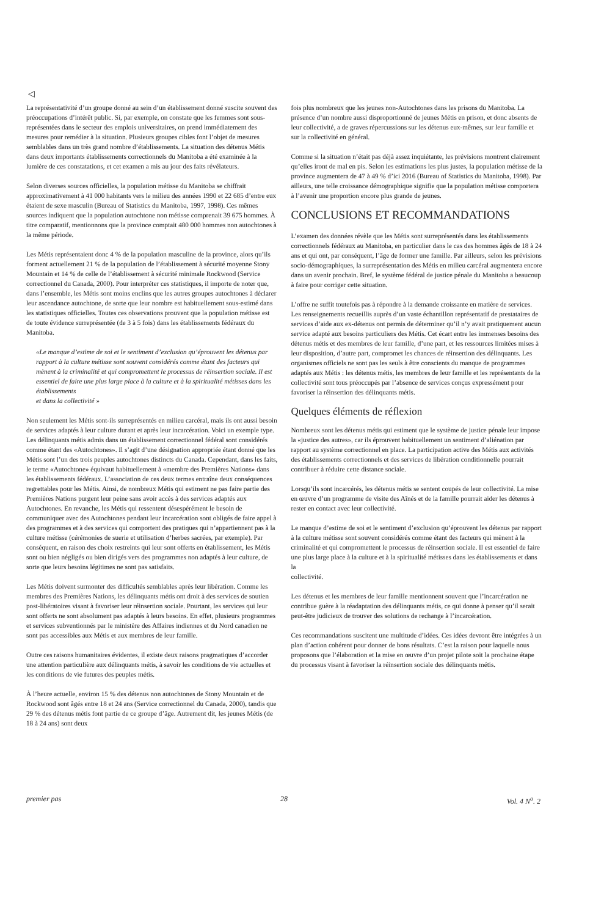◁
La représentativité d’un groupe donné au sein d’un établissement donné suscite souvent des préoccupations d’intérêt public. Si, par exemple, on constate que les femmes sont sous-représentées dans le secteur des emplois universitaires, on prend immédiatement des mesures pour remédier à la situation. Plusieurs groupes cibles font l’objet de mesures semblables dans un très grand nombre d’établissements. La situation des détenus Métis dans deux importants établissements correctionnels du Manitoba a été examinée à la lumière de ces constatations, et cet examen a mis au jour des faits révélateurs.
Selon diverses sources officielles, la population métisse du Manitoba se chiffrait approximativement à 41 000 habitants vers le milieu des années 1990 et 22 685 d’entre eux étaient de sexe masculin (Bureau of Statistics du Manitoba, 1997, 1998). Ces mêmes sources indiquent que la population autochtone non métisse comprenait 39 675 hommes. À titre comparatif, mentionnons que la province comptait 480 000 hommes non autochtones à la même période.
Les Métis représentaient donc 4 % de la population masculine de la province, alors qu’ils forment actuellement 21 % de la population de l’établissement à sécurité moyenne Stony Mountain et 14 % de celle de l’établissement à sécurité minimale Rockwood (Service correctionnel du Canada, 2000). Pour interpréter ces statistiques, il importe de noter que, dans l’ensemble, les Métis sont moins enclins que les autres groupes autochtones à déclarer leur ascendance autochtone, de sorte que leur nombre est habituellement sous-estimé dans les statistiques officielles. Toutes ces observations prouvent que la population métisse est de toute évidence surreprésentée (de 3 à 5 fois) dans les établissements fédéraux du Manitoba.
«Le manque d’estime de soi et le sentiment d’exclusion qu’éprouvent les détenus par rapport à la culture métisse sont souvent considérés comme étant des facteurs qui mènent à la criminalité et qui compromettent le processus de réinsertion sociale. Il est essentiel de faire une plus large place à la culture et à la spiritualité métisses dans les établissements
et dans la collectivité »
Non seulement les Métis sont-ils surreprésentés en milieu carcéral, mais ils ont aussi besoin de services adaptés à leur culture durant et après leur incarcération. Voici un exemple type. Les délinquants métis admis dans un établissement correctionnel fédéral sont considérés comme étant des «Autochtones». Il s’agit d’une désignation appropriée étant donné que les Métis sont l’un des trois peuples autochtones distincts du Canada. Cependant, dans les faits, le terme «Autochtone» équivaut habituellement à «membre des Premières Nations» dans les établissements fédéraux. L’association de ces deux termes entraîne deux conséquences regrettables pour les Métis. Ainsi, de nombreux Métis qui estiment ne pas faire partie des Premières Nations purgent leur peine sans avoir accès à des services adaptés aux Autochtones. En revanche, les Métis qui ressentent désespérément le besoin de communiquer avec des Autochtones pendant leur incarcération sont obligés de faire appel à des programmes et à des services qui comportent des pratiques qui n’appartiennent pas à la culture métisse (cérémonies de suerie et utilisation d’herbes sacrées, par exemple). Par conséquent, en raison des choix restreints qui leur sont offerts en établissement, les Métis sont ou bien négligés ou bien dirigés vers des programmes non adaptés à leur culture, de sorte que leurs besoins légitimes ne sont pas satisfaits.
Les Métis doivent surmonter des difficultés semblables après leur libération. Comme les membres des Premières Nations, les délinquants métis ont droit à des services de soutien post-libératoires visant à favoriser leur réinsertion sociale. Pourtant, les services qui leur sont offerts ne sont absolument pas adaptés à leurs besoins. En effet, plusieurs programmes et services subventionnés par le ministère des Affaires indiennes et du Nord canadien ne sont pas accessibles aux Métis et aux membres de leur famille.
Outre ces raisons humanitaires évidentes, il existe deux raisons pragmatiques d’accorder une attention particulière aux délinquants métis, à savoir les conditions de vie actuelles et les conditions de vie futures des peuples métis.
À l’heure actuelle, environ 15 % des détenus non autochtones de Stony Mountain et de Rockwood sont âgés entre 18 et 24 ans (Service correctionnel du Canada, 2000), tandis que 29 % des détenus métis font partie de ce groupe d’âge. Autrement dit, les jeunes Métis (de 18 à 24 ans) sont deux
fois plus nombreux que les jeunes non-Autochtones dans les prisons du Manitoba. La présence d’un nombre aussi disproportionné de jeunes Métis en prison, et donc absents de leur collectivité, a de graves répercussions sur les détenus eux-mêmes, sur leur famille et sur la collectivité en général.
Comme si la situation n’était pas déjà assez inquiétante, les prévisions montrent clairement qu’elles iront de mal en pis. Selon les estimations les plus justes, la population métisse de la province augmentera de 47 à 49 % d’ici 2016 (Bureau of Statistics du Manitoba, 1998). Par ailleurs, une telle croissance démographique signifie que la population métisse comportera à l’avenir une proportion encore plus grande de jeunes.
CONCLUSIONS ET RECOMMANDATIONS
L’examen des données révèle que les Métis sont surreprésentés dans les établissements correctionnels fédéraux au Manitoba, en particulier dans le cas des hommes âgés de 18 à 24 ans et qui ont, par conséquent, l’âge de former une famille. Par ailleurs, selon les prévisions socio-démographiques, la surreprésentation des Métis en milieu carcéral augmentera encore dans un avenir prochain. Bref, le système fédéral de justice pénale du Manitoba a beaucoup à faire pour corriger cette situation.
L’offre ne suffit toutefois pas à répondre à la demande croissante en matière de services. Les renseignements recueillis auprès d’un vaste échantillon représentatif de prestataires de services d’aide aux ex-détenus ont permis de déterminer qu’il n’y avait pratiquement aucun service adapté aux besoins particuliers des Métis. Cet écart entre les immenses besoins des détenus métis et des membres de leur famille, d’une part, et les ressources limitées mises à leur disposition, d’autre part, compromet les chances de réinsertion des délinquants. Les organismes officiels ne sont pas les seuls à être conscients du manque de programmes adaptés aux Métis : les détenus métis, les membres de leur famille et les représentants de la collectivité sont tous préoccupés par l’absence de services conçus expressément pour favoriser la réinsertion des délinquants métis.
Quelques éléments de réflexion
Nombreux sont les détenus métis qui estiment que le système de justice pénale leur impose la «justice des autres», car ils éprouvent habituellement un sentiment d’aliénation par rapport au système correctionnel en place. La participation active des Métis aux activités des établissements correctionnels et des services de libération conditionnelle pourrait contribuer à réduire cette distance sociale.
Lorsqu’ils sont incarcérés, les détenus métis se sentent coupés de leur collectivité. La mise en œuvre d’un programme de visite des Aînés et de la famille pourrait aider les détenus à rester en contact avec leur collectivité.
Le manque d’estime de soi et le sentiment d’exclusion qu’éprouvent les détenus par rapport à la culture métisse sont souvent considérés comme étant des facteurs qui mènent à la criminalité et qui compromettent le processus de réinsertion sociale. Il est essentiel de faire une plus large place à la culture et à la spiritualité métisses dans les établissements et dans la
collectivité.
Les détenus et les membres de leur famille mentionnent souvent que l’incarcération ne contribue guère à la réadaptation des délinquants métis, ce qui donne à penser qu’il serait peut-être judicieux de trouver des solutions de rechange à l’incarcération.
Ces recommandations suscitent une multitude d’idées. Ces idées devront être intégrées à un plan d’action cohérent pour donner de bons résultats. C’est la raison pour laquelle nous proposons que l’élaboration et la mise en œuvre d’un projet pilote soit la prochaine étape du processus visant à favoriser la réinsertion sociale des délinquants métis.
premier pas 28 Vol. 4 N<sup>o</sup>. 2